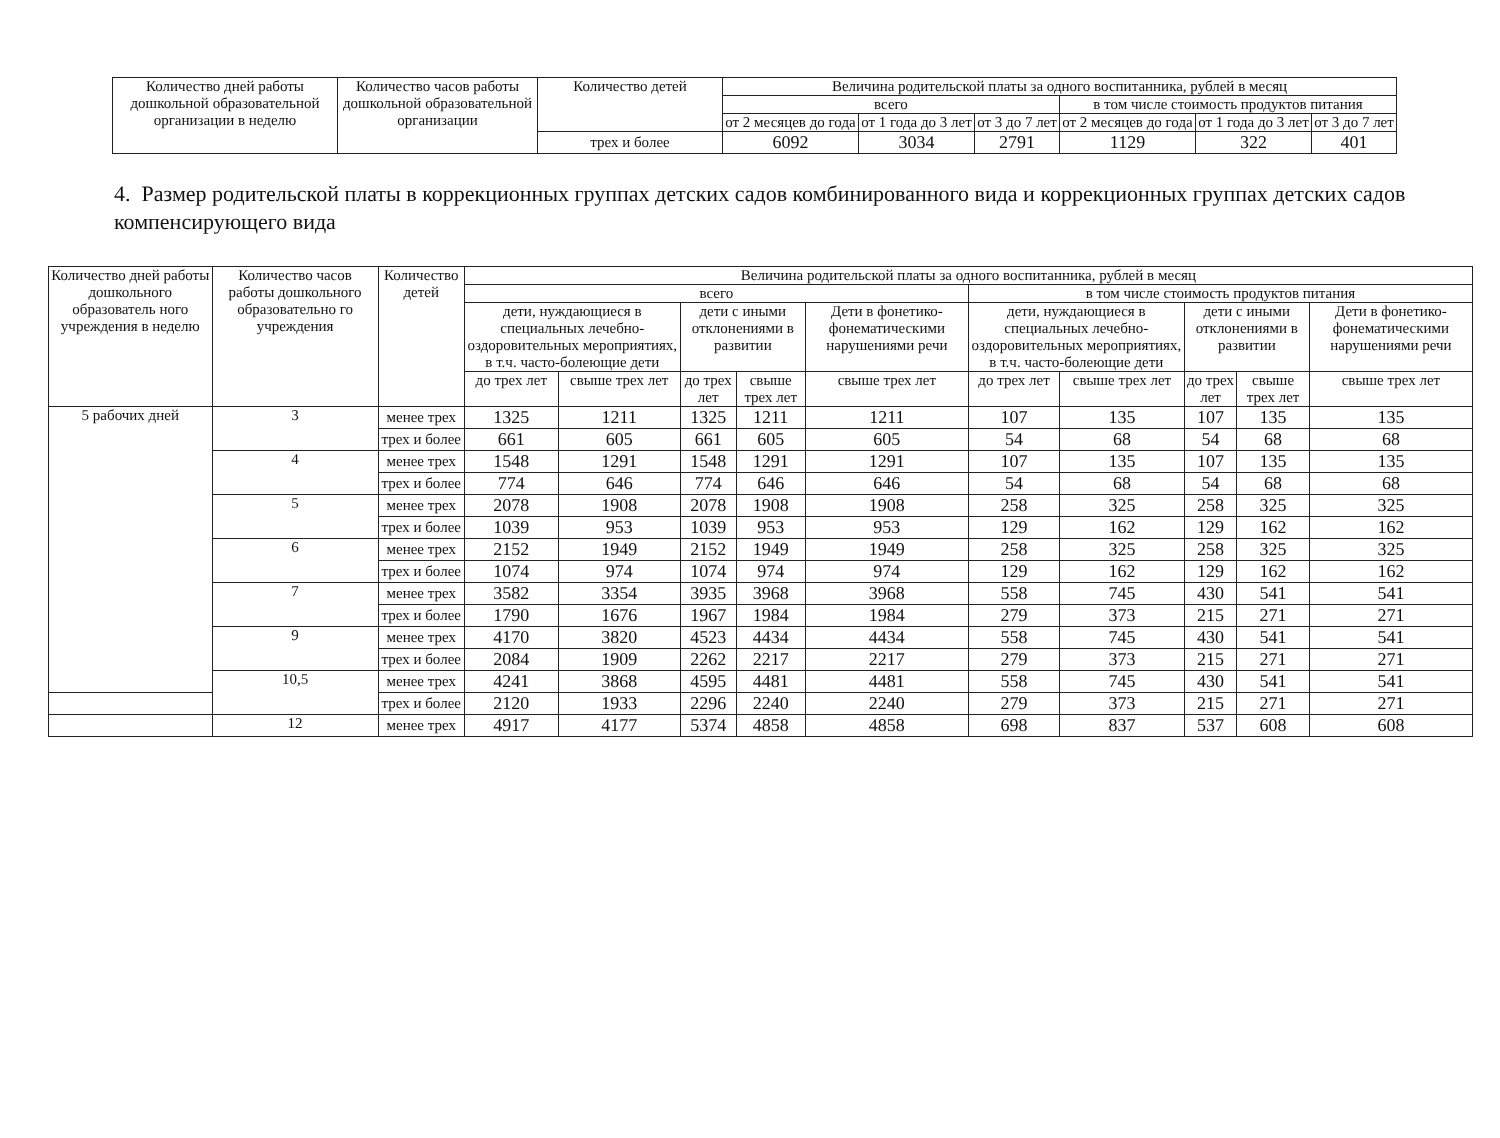| Количество дней работы дошкольной образовательной организации в неделю | Количество часов работы дошкольной образовательной организации | Количество детей | Величина родительской платы за одного воспитанника, рублей в месяц | | | | | |
| --- | --- | --- | --- | --- | --- | --- | --- | --- |
| | | | всего | | | в том числе стоимость продуктов питания | | |
| | | | от 2 месяцев до года | от 1 года до 3 лет | от 3 до 7 лет | от 2 месяцев до года | от 1 года до 3 лет | от 3 до 7 лет |
| | | трех и более | 6092 | 3034 | 2791 | 1129 | 322 | 401 |
4. Размер родительской платы в коррекционных группах детских садов комбинированного вида и коррекционных группах детских садов компенсирующего вида
| Количество дней работы дошкольного образователь ного учреждения в неделю | Количество часов работы дошкольного образовательно го учреждения | Количество детей | Величина родительской платы за одного воспитанника, рублей в месяц | | | | | | | | | |
| --- | --- | --- | --- | --- | --- | --- | --- | --- | --- | --- | --- | --- |
| | | | всего | | | | | в том числе стоимость продуктов питания | | | | |
| | | | дети, нуждающиеся в специальных лечебно-оздоровительных мероприятиях, в т.ч. часто-болеющие дети | | дети с иными отклонениями в развитии | | Дети в фонетико-фонематическими нарушениями речи | дети, нуждающиеся в специальных лечебно-оздоровительных мероприятиях, в т.ч. часто-болеющие дети | | дети с иными отклонениями в развитии | | Дети в фонетико-фонематическими нарушениями речи |
| | | | до трех лет | свыше трех лет | до трех лет | свыше трех лет | свыше трех лет | до трех лет | свыше трех лет | до трех лет | свыше трех лет | свыше трех лет |
| 5 рабочих дней | 3 | менее трех | 1325 | 1211 | 1325 | 1211 | 1211 | 107 | 135 | 107 | 135 | 135 |
| | | трех и более | 661 | 605 | 661 | 605 | 605 | 54 | 68 | 54 | 68 | 68 |
| | 4 | менее трех | 1548 | 1291 | 1548 | 1291 | 1291 | 107 | 135 | 107 | 135 | 135 |
| | | трех и более | 774 | 646 | 774 | 646 | 646 | 54 | 68 | 54 | 68 | 68 |
| | 5 | менее трех | 2078 | 1908 | 2078 | 1908 | 1908 | 258 | 325 | 258 | 325 | 325 |
| | | трех и более | 1039 | 953 | 1039 | 953 | 953 | 129 | 162 | 129 | 162 | 162 |
| | 6 | менее трех | 2152 | 1949 | 2152 | 1949 | 1949 | 258 | 325 | 258 | 325 | 325 |
| | | трех и более | 1074 | 974 | 1074 | 974 | 974 | 129 | 162 | 129 | 162 | 162 |
| | 7 | менее трех | 3582 | 3354 | 3935 | 3968 | 3968 | 558 | 745 | 430 | 541 | 541 |
| | | трех и более | 1790 | 1676 | 1967 | 1984 | 1984 | 279 | 373 | 215 | 271 | 271 |
| | 9 | менее трех | 4170 | 3820 | 4523 | 4434 | 4434 | 558 | 745 | 430 | 541 | 541 |
| | | трех и более | 2084 | 1909 | 2262 | 2217 | 2217 | 279 | 373 | 215 | 271 | 271 |
| | 10,5 | менее трех | 4241 | 3868 | 4595 | 4481 | 4481 | 558 | 745 | 430 | 541 | 541 |
| | | трех и более | 2120 | 1933 | 2296 | 2240 | 2240 | 279 | 373 | 215 | 271 | 271 |
| | 12 | менее трех | 4917 | 4177 | 5374 | 4858 | 4858 | 698 | 837 | 537 | 608 | 608 |